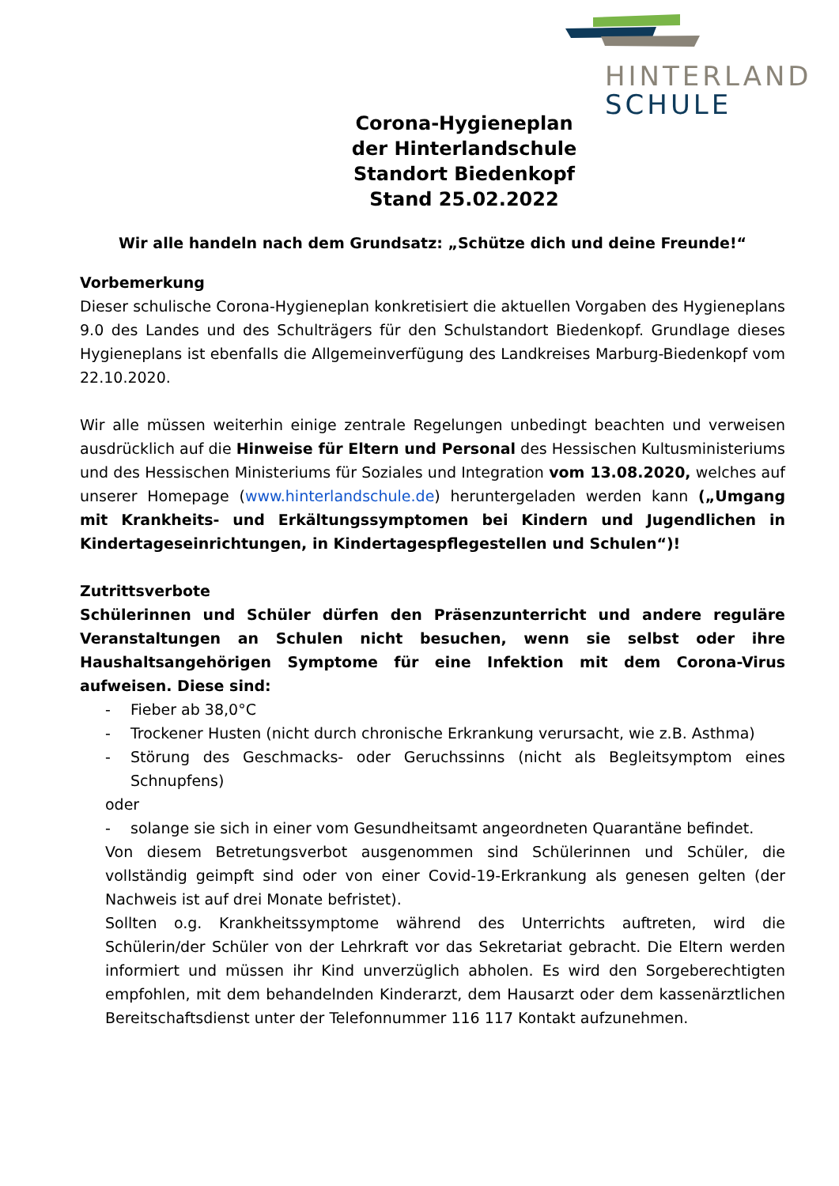HINTERLAND
SCHULE
Corona-Hygieneplan
der Hinterlandschule
Standort Biedenkopf
Stand 25.02.2022
Wir alle handeln nach dem Grundsatz: „Schütze dich und deine Freunde!“
Vorbemerkung
Dieser schulische Corona-Hygieneplan konkretisiert die aktuellen Vorgaben des Hygieneplans 9.0 des Landes und des Schulträgers für den Schulstandort Biedenkopf. Grundlage dieses Hygieneplans ist ebenfalls die Allgemeinverfügung des Landkreises Marburg-Biedenkopf vom 22.10.2020.
Wir alle müssen weiterhin einige zentrale Regelungen unbedingt beachten und verweisen ausdrücklich auf die Hinweise für Eltern und Personal des Hessischen Kultusministeriums und des Hessischen Ministeriums für Soziales und Integration vom 13.08.2020, welches auf unserer Homepage (www.hinterlandschule.de) heruntergeladen werden kann („Umgang mit Krankheits- und Erkältungssymptomen bei Kindern und Jugendlichen in Kindertageseinrichtungen, in Kindertagespflegestellen und Schulen“)!
Zutrittsverbote
Schülerinnen und Schüler dürfen den Präsenzunterricht und andere reguläre Veranstaltungen an Schulen nicht besuchen, wenn sie selbst oder ihre Haushaltsangehörigen Symptome für eine Infektion mit dem Corona-Virus aufweisen. Diese sind:
- Fieber ab 38,0°C
- Trockener Husten (nicht durch chronische Erkrankung verursacht, wie z.B. Asthma)
- Störung des Geschmacks- oder Geruchssinns (nicht als Begleitsymptom eines Schnupfens)
oder
- solange sie sich in einer vom Gesundheitsamt angeordneten Quarantäne befindet.
Von diesem Betretungsverbot ausgenommen sind Schülerinnen und Schüler, die vollständig geimpft sind oder von einer Covid-19-Erkrankung als genesen gelten (der Nachweis ist auf drei Monate befristet).
Sollten o.g. Krankheitssymptome während des Unterrichts auftreten, wird die Schülerin/der Schüler von der Lehrkraft vor das Sekretariat gebracht. Die Eltern werden informiert und müssen ihr Kind unverzüglich abholen. Es wird den Sorgeberechtigten empfohlen, mit dem behandelnden Kinderarzt, dem Hausarzt oder dem kassenärztlichen Bereitschaftsdienst unter der Telefonnummer 116 117 Kontakt aufzunehmen.